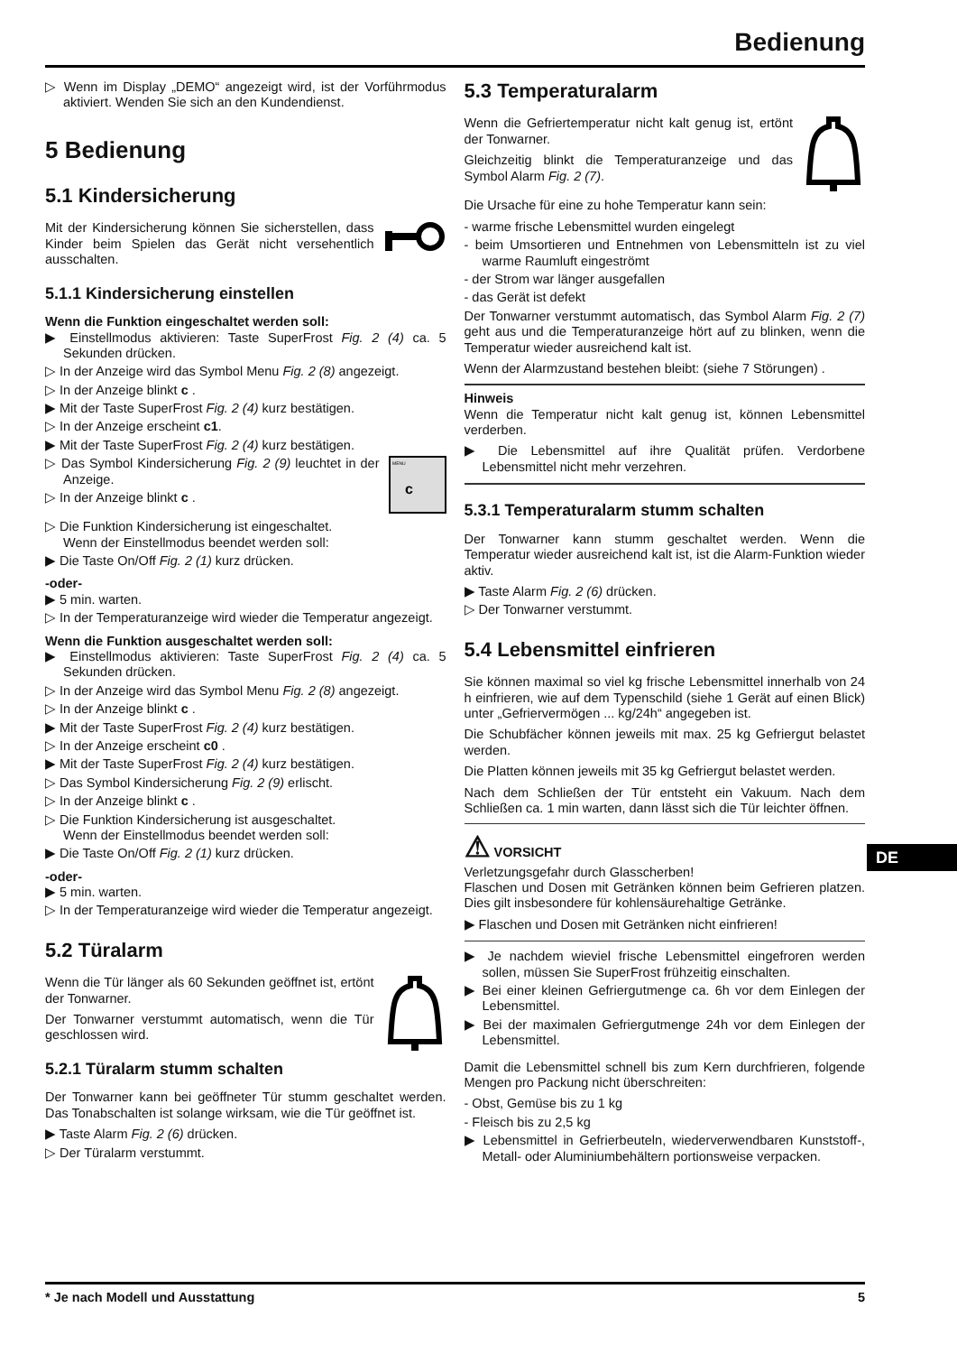Bedienung
▷ Wenn im Display „DEMO“ angezeigt wird, ist der Vorführmodus aktiviert. Wenden Sie sich an den Kundendienst.
5 Bedienung
5.1 Kindersicherung
Mit der Kindersicherung können Sie sicherstellen, dass Kinder beim Spielen das Gerät nicht versehentlich ausschalten.
5.1.1 Kindersicherung einstellen
Wenn die Funktion eingeschaltet werden soll:
▶ Einstellmodus aktivieren: Taste SuperFrost Fig. 2 (4) ca. 5 Sekunden drücken.
▷ In der Anzeige wird das Symbol Menu Fig. 2 (8) angezeigt.
▷ In der Anzeige blinkt c .
▶ Mit der Taste SuperFrost Fig. 2 (4) kurz bestätigen.
▷ In der Anzeige erscheint c1.
▶ Mit der Taste SuperFrost Fig. 2 (4) kurz bestätigen.
MENU
c
▷ Das Symbol Kindersicherung Fig. 2 (9) leuchtet in der Anzeige.
▷ In der Anzeige blinkt c .
▷ Die Funktion Kindersicherung ist eingeschaltet.
Wenn der Einstellmodus beendet werden soll:
▶ Die Taste On/Off Fig. 2 (1) kurz drücken.
-oder-
▶ 5 min. warten.
▷ In der Temperaturanzeige wird wieder die Temperatur angezeigt.
Wenn die Funktion ausgeschaltet werden soll:
▶ Einstellmodus aktivieren: Taste SuperFrost Fig. 2 (4) ca. 5 Sekunden drücken.
▷ In der Anzeige wird das Symbol Menu Fig. 2 (8) angezeigt.
▷ In der Anzeige blinkt c .
▶ Mit der Taste SuperFrost Fig. 2 (4) kurz bestätigen.
▷ In der Anzeige erscheint c0 .
▶ Mit der Taste SuperFrost Fig. 2 (4) kurz bestätigen.
▷ Das Symbol Kindersicherung Fig. 2 (9) erlischt.
▷ In der Anzeige blinkt c .
▷ Die Funktion Kindersicherung ist ausgeschaltet.
Wenn der Einstellmodus beendet werden soll:
▶ Die Taste On/Off Fig. 2 (1) kurz drücken.
-oder-
▶ 5 min. warten.
▷ In der Temperaturanzeige wird wieder die Temperatur angezeigt.
5.2 Türalarm
Wenn die Tür länger als 60 Sekunden geöffnet ist, ertönt der Tonwarner.
Der Tonwarner verstummt automatisch, wenn die Tür geschlossen wird.
5.2.1 Türalarm stumm schalten
Der Tonwarner kann bei geöffneter Tür stumm geschaltet werden. Das Tonabschalten ist solange wirksam, wie die Tür geöffnet ist.
▶ Taste Alarm Fig. 2 (6) drücken.
▷ Der Türalarm verstummt.
5.3 Temperaturalarm
Wenn die Gefriertemperatur nicht kalt genug ist, ertönt der Tonwarner.
Gleichzeitig blinkt die Temperaturanzeige und das Symbol Alarm Fig. 2 (7).
Die Ursache für eine zu hohe Temperatur kann sein:
- warme frische Lebensmittel wurden eingelegt
- beim Umsortieren und Entnehmen von Lebensmitteln ist zu viel warme Raumluft eingeströmt
- der Strom war länger ausgefallen
- das Gerät ist defekt
Der Tonwarner verstummt automatisch, das Symbol Alarm Fig. 2 (7) geht aus und die Temperaturanzeige hört auf zu blinken, wenn die Temperatur wieder ausreichend kalt ist.
Wenn der Alarmzustand bestehen bleibt: (siehe 7 Störungen) .
Hinweis
Wenn die Temperatur nicht kalt genug ist, können Lebensmittel verderben.
▶ Die Lebensmittel auf ihre Qualität prüfen. Verdorbene Lebensmittel nicht mehr verzehren.
5.3.1 Temperaturalarm stumm schalten
Der Tonwarner kann stumm geschaltet werden. Wenn die Temperatur wieder ausreichend kalt ist, ist die Alarm-Funktion wieder aktiv.
▶ Taste Alarm Fig. 2 (6) drücken.
▷ Der Tonwarner verstummt.
5.4 Lebensmittel einfrieren
Sie können maximal so viel kg frische Lebensmittel innerhalb von 24 h einfrieren, wie auf dem Typenschild (siehe 1 Gerät auf einen Blick) unter „Gefriervermögen ... kg/24h“ angegeben ist.
Die Schubfächer können jeweils mit max. 25 kg Gefriergut belastet werden.
Die Platten können jeweils mit 35 kg Gefriergut belastet werden.
Nach dem Schließen der Tür entsteht ein Vakuum. Nach dem Schließen ca. 1 min warten, dann lässt sich die Tür leichter öffnen.
⚠ VORSICHT
Verletzungsgefahr durch Glasscherben!
Flaschen und Dosen mit Getränken können beim Gefrieren platzen. Dies gilt insbesondere für kohlensäurehaltige Getränke.
▶ Flaschen und Dosen mit Getränken nicht einfrieren!
▶ Je nachdem wieviel frische Lebensmittel eingefroren werden sollen, müssen Sie SuperFrost frühzeitig einschalten.
▶ Bei einer kleinen Gefriergutmenge ca. 6h vor dem Einlegen der Lebensmittel.
▶ Bei der maximalen Gefriergutmenge 24h vor dem Einlegen der Lebensmittel.
Damit die Lebensmittel schnell bis zum Kern durchfrieren, folgende Mengen pro Packung nicht überschreiten:
- Obst, Gemüse bis zu 1 kg
- Fleisch bis zu 2,5 kg
▶ Lebensmittel in Gefrierbeuteln, wiederverwendbaren Kunststoff-, Metall- oder Aluminiumbehältern portionsweise verpacken.
DE
* Je nach Modell und Ausstattung 5